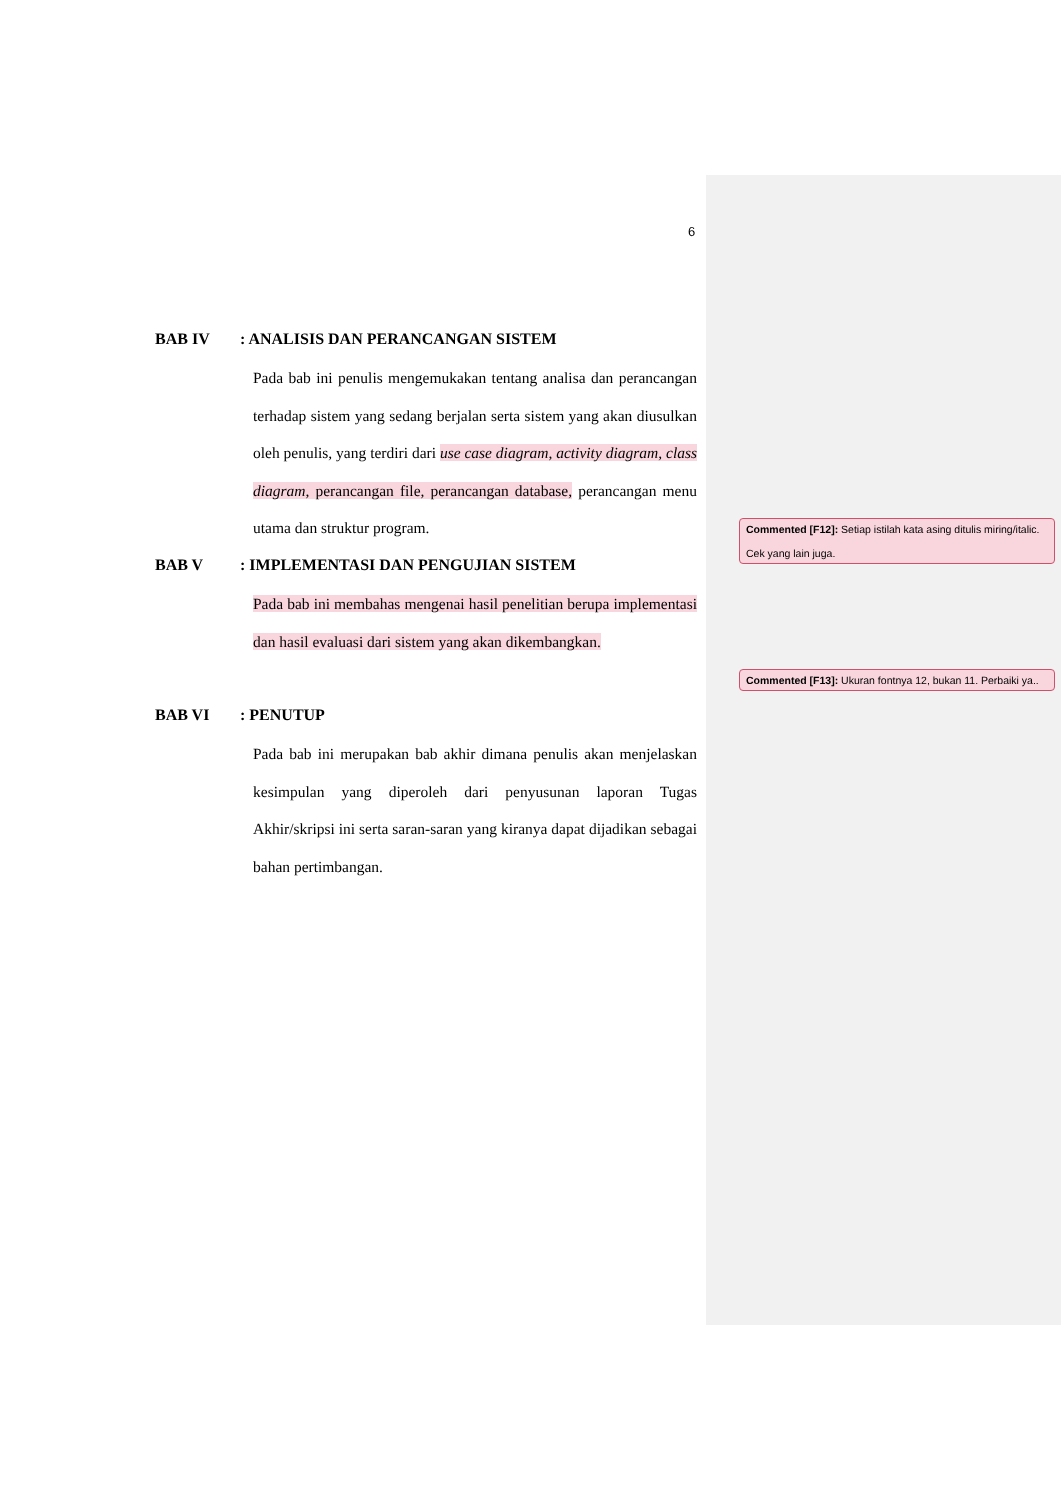6
BAB IV: ANALISIS DAN PERANCANGAN SISTEM
Pada bab ini penulis mengemukakan tentang analisa dan perancangan terhadap sistem yang sedang berjalan serta sistem yang akan diusulkan oleh penulis, yang terdiri dari use case diagram, activity diagram, class diagram, perancangan file, perancangan database, perancangan menu utama dan struktur program.
BAB V: IMPLEMENTASI DAN PENGUJIAN SISTEM
Pada bab ini membahas mengenai hasil penelitian berupa implementasi dan hasil evaluasi dari sistem yang akan dikembangkan.
BAB VI: PENUTUP
Pada bab ini merupakan bab akhir dimana penulis akan menjelaskan kesimpulan yang diperoleh dari penyusunan laporan Tugas Akhir/skripsi ini serta saran-saran yang kiranya dapat dijadikan sebagai bahan pertimbangan.
Commented [F12]: Setiap istilah kata asing ditulis miring/italic.
Cek yang lain juga.
Commented [F13]: Ukuran fontnya 12, bukan 11. Perbaiki ya..